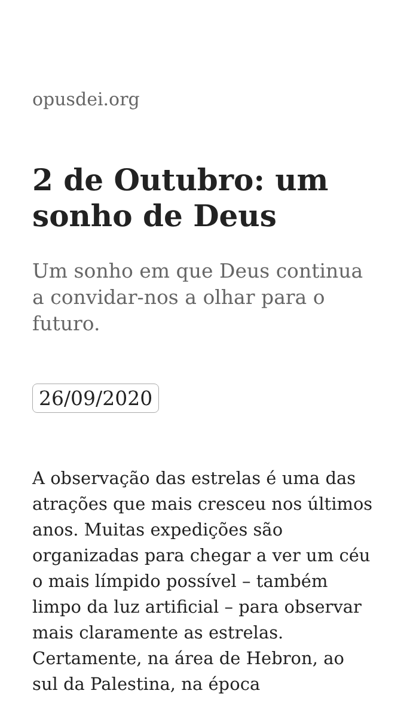opusdei.org
2 de Outubro: um sonho de Deus
Um sonho em que Deus continua a convidar-nos a olhar para o futuro.
26/09/2020
A observação das estrelas é uma das atrações que mais cresceu nos últimos anos. Muitas expedições são organizadas para chegar a ver um céu o mais límpido possível – também limpo da luz artificial – para observar mais claramente as estrelas. Certamente, na área de Hebron, ao sul da Palestina, na época